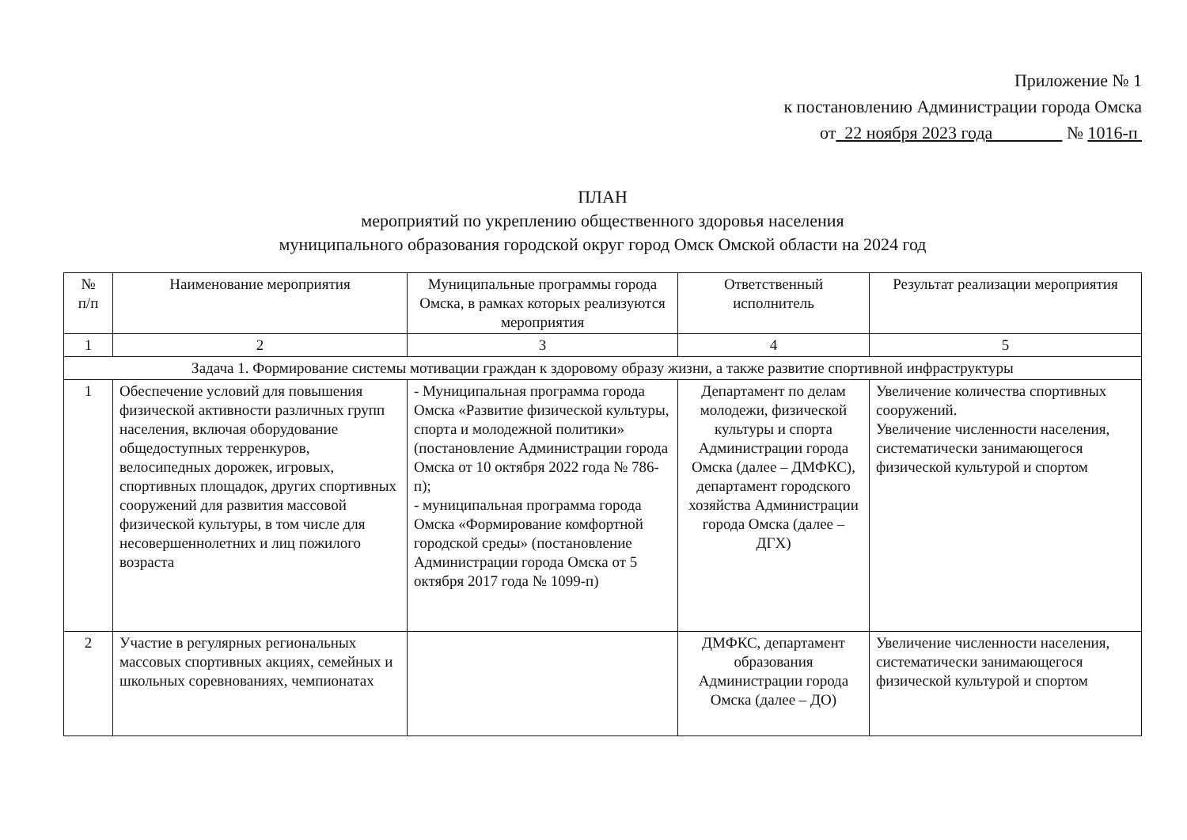Приложение № 1
к постановлению Администрации города Омска
от 22 ноября 2023 года № 1016-п
ПЛАН
мероприятий по укреплению общественного здоровья населения
муниципального образования городской округ город Омск Омской области на 2024 год
| № п/п | Наименование мероприятия | Муниципальные программы города Омска, в рамках которых реализуются мероприятия | Ответственный исполнитель | Результат реализации мероприятия |
| --- | --- | --- | --- | --- |
| 1 | 2 | 3 | 4 | 5 |
| Задача 1. Формирование системы мотивации граждан к здоровому образу жизни, а также развитие спортивной инфраструктуры | | | | |
| 1 | Обеспечение условий для повышения физической активности различных групп населения, включая оборудование общедоступных терренкуров, велосипедных дорожек, игровых, спортивных площадок, других спортивных сооружений для развития массовой физической культуры, в том числе для несовершеннолетних и лиц пожилого возраста | - Муниципальная программа города Омска «Развитие физической культуры, спорта и молодежной политики» (постановление Администрации города Омска от 10 октября 2022 года № 786-п); - муниципальная программа города Омска «Формирование комфортной городской среды» (постановление Администрации города Омска от 5 октября 2017 года № 1099-п) | Департамент по делам молодежи, физической культуры и спорта Администрации города Омска (далее – ДМФКС), департамент городского хозяйства Администрации города Омска (далее – ДГХ) | Увеличение количества спортивных сооружений. Увеличение численности населения, систематически занимающегося физической культурой и спортом |
| 2 | Участие в регулярных региональных массовых спортивных акциях, семейных и школьных соревнованиях, чемпионатах | | ДМФКС, департамент образования Администрации города Омска (далее – ДО) | Увеличение численности населения, систематически занимающегося физической культурой и спортом |